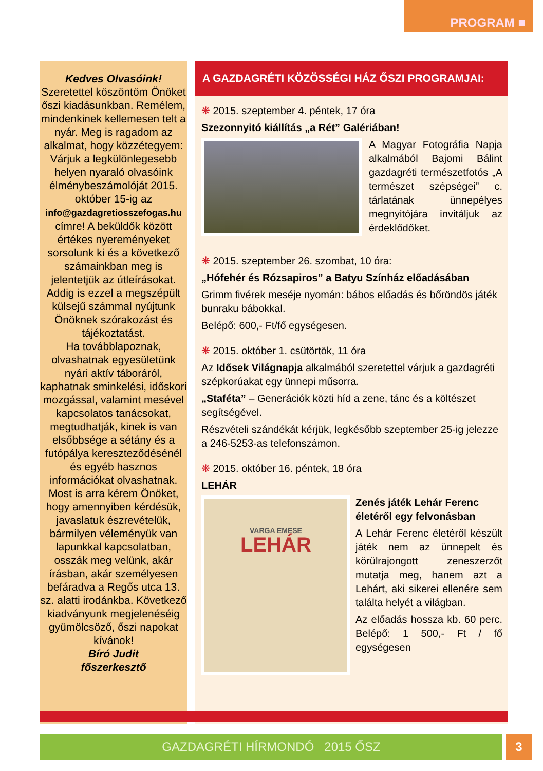PROGRAM ■
Kedves Olvasóink!
Szeretettel köszöntöm Önöket őszi kiadásunkban. Remélem, mindenkinek kellemesen telt a nyár. Meg is ragadom az alkalmat, hogy közzétegyem: Várjuk a legkülönlegesebb helyen nyaraló olvasóink élménybeszámolóját 2015. október 15-ig az info@gazdagretiosszefogas.hu címre! A beküldők között értékes nyereményeket sorsolunk ki és a következő számainkban meg is jelentetjük az útleírásokat.
Addig is ezzel a megszépült külsejű számmal nyújtunk Önöknek szórakozást és tájékoztatást.
Ha továbblapoznak, olvashatnak egyesületünk nyári aktív táboráról, kaphatnak sminkelési, időskori mozgással, valamint mesével kapcsolatos tanácsokat, megtudhatják, kinek is van elsőbbsége a sétány és a futópálya kereszteződésénél és egyéb hasznos információkat olvashatnak.
Most is arra kérem Önöket, hogy amennyiben kérdésük, javaslatuk észrevételük, bármilyen véleményük van lapunkkal kapcsolatban, osszák meg velünk, akár írásban, akár személyesen befáradva a Regős utca 13. sz. alatti irodánkba. Következő kiadványunk megjelenéséig gyümölcsöző, őszi napokat kívánok!
Bíró Judit
főszerkesztő
A GAZDAGRÉTI KÖZÖSSÉGI HÁZ ŐSZI PROGRAMJAI:
❋ 2015. szeptember 4. péntek, 17 óra
Szezonnyitó kiállítás „a Rét” Galériában!
A Magyar Fotográfia Napja alkalmából Bajomi Bálint gazdagréti természetfotós „A természet szépségei” c. tárlatának ünnepélyes megnyitójára invitáljuk az érdeklődőket.
❋ 2015. szeptember 26. szombat, 10 óra:
„Hófehér és Rózsapiros” a Batyu Színház előadásában
Grimm fivérek meséje nyomán: bábos előadás és bőröndös játék bunraku bábokkal.
Belépő: 600,- Ft/fő egységesen.
❋ 2015. október 1. csütörtök, 11 óra
Az Idősek Világnapja alkalmából szeretettel várjuk a gazdagréti szépkorúakat egy ünnepi műsorra.
„Staféta” – Generációk közti híd a zene, tánc és a költészet segítségével.
Részvételi szándékát kérjük, legkésőbb szeptember 25-ig jelezze a 246-5253-as telefonszámon.
❋ 2015. október 16. péntek, 18 óra
LEHÁR
VARGA EMESE
LEHÁR
Zenés játék Lehár Ferenc életéről egy felvonásban
A Lehár Ferenc életéről készült játék nem az ünnepelt és körülrajongott zeneszerzőt mutatja meg, hanem azt a Lehárt, aki sikerei ellenére sem találta helyét a világban.
Az előadás hossza kb. 60 perc. Belépő: 1 500,- Ft / fő egységesen
GAZDAGRÉTI HÍRMONDÓ 2015 ŐSZ 3